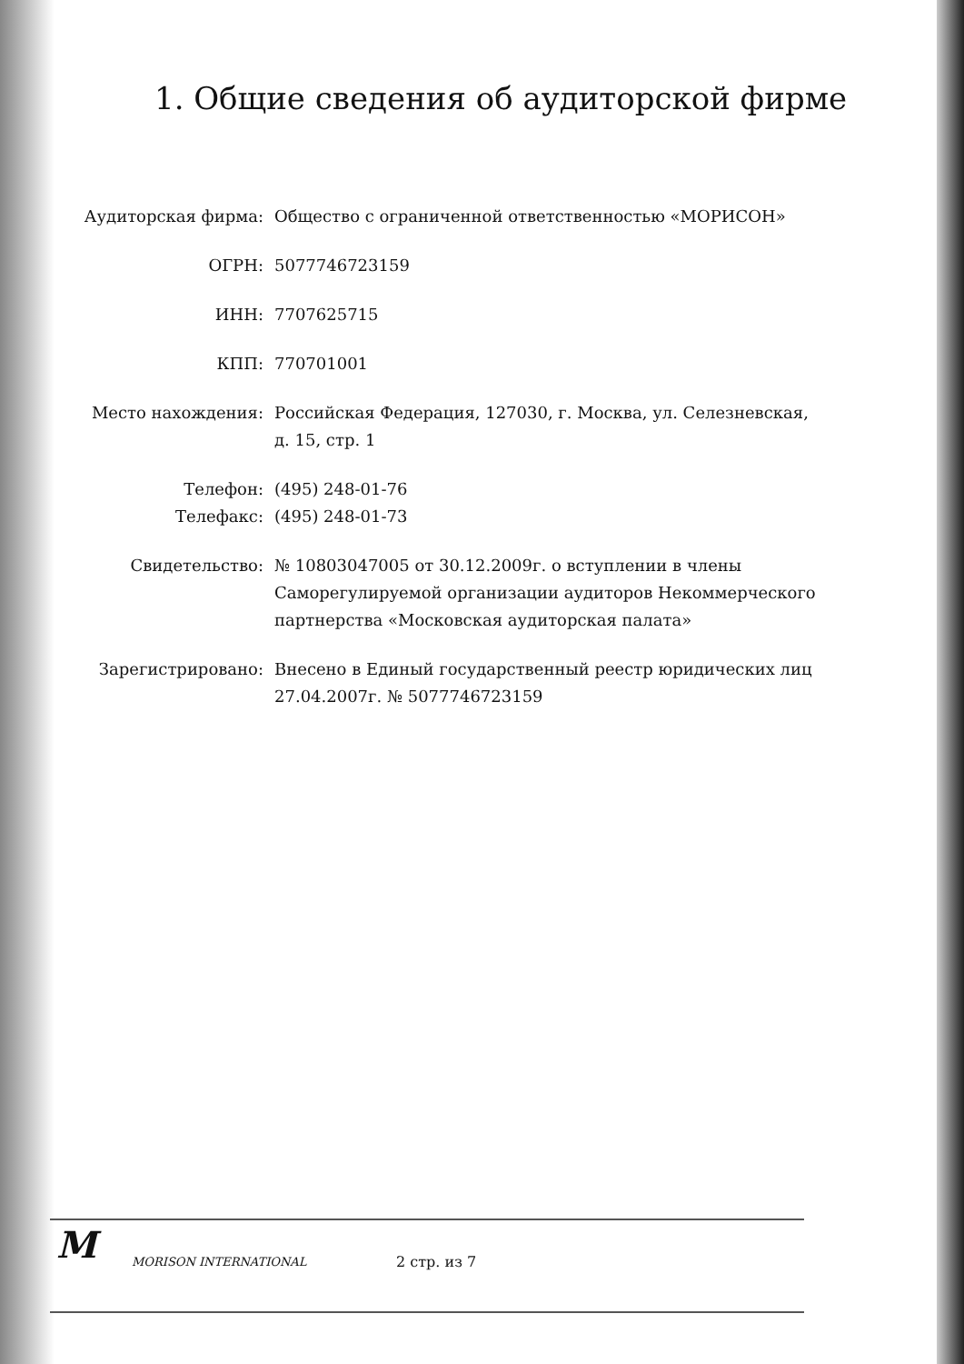1. Общие сведения об аудиторской фирме
| Аудиторская фирма: | Общество с ограниченной ответственностью «МОРИСОН» |
| ОГРН: | 5077746723159 |
| ИНН: | 7707625715 |
| КПП: | 770701001 |
| Место нахождения: | Российская Федерация, 127030, г. Москва, ул. Селезневская, д. 15, стр. 1 |
| Телефон: | (495) 248-01-76 |
| Телефакс: | (495) 248-01-73 |
| Свидетельство: | № 10803047005 от 30.12.2009г. о вступлении в члены Саморегулируемой организации аудиторов Некоммерческого партнерства «Московская аудиторская палата» |
| Зарегистрировано: | Внесено в Единый государственный реестр юридических лиц 27.04.2007г. № 5077746723159 |
M MORISON INTERNATIONAL 2 стр. из 7